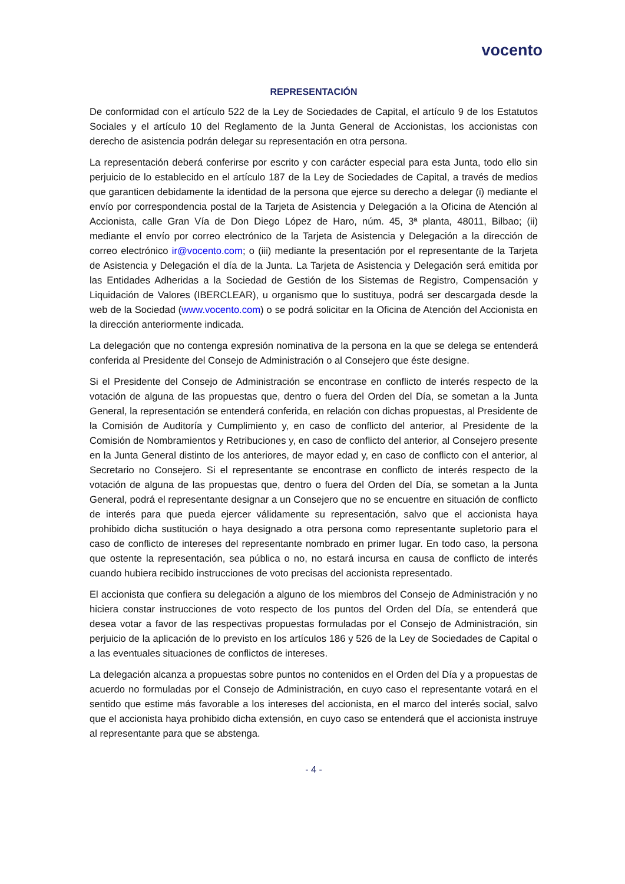vocento
REPRESENTACIÓN
De conformidad con el artículo 522 de la Ley de Sociedades de Capital, el artículo 9 de los Estatutos Sociales y el artículo 10 del Reglamento de la Junta General de Accionistas, los accionistas con derecho de asistencia podrán delegar su representación en otra persona.
La representación deberá conferirse por escrito y con carácter especial para esta Junta, todo ello sin perjuicio de lo establecido en el artículo 187 de la Ley de Sociedades de Capital, a través de medios que garanticen debidamente la identidad de la persona que ejerce su derecho a delegar (i) mediante el envío por correspondencia postal de la Tarjeta de Asistencia y Delegación a la Oficina de Atención al Accionista, calle Gran Vía de Don Diego López de Haro, núm. 45, 3ª planta, 48011, Bilbao; (ii) mediante el envío por correo electrónico de la Tarjeta de Asistencia y Delegación a la dirección de correo electrónico ir@vocento.com; o (iii) mediante la presentación por el representante de la Tarjeta de Asistencia y Delegación el día de la Junta. La Tarjeta de Asistencia y Delegación será emitida por las Entidades Adheridas a la Sociedad de Gestión de los Sistemas de Registro, Compensación y Liquidación de Valores (IBERCLEAR), u organismo que lo sustituya, podrá ser descargada desde la web de la Sociedad (www.vocento.com) o se podrá solicitar en la Oficina de Atención del Accionista en la dirección anteriormente indicada.
La delegación que no contenga expresión nominativa de la persona en la que se delega se entenderá conferida al Presidente del Consejo de Administración o al Consejero que éste designe.
Si el Presidente del Consejo de Administración se encontrase en conflicto de interés respecto de la votación de alguna de las propuestas que, dentro o fuera del Orden del Día, se sometan a la Junta General, la representación se entenderá conferida, en relación con dichas propuestas, al Presidente de la Comisión de Auditoría y Cumplimiento y, en caso de conflicto del anterior, al Presidente de la Comisión de Nombramientos y Retribuciones y, en caso de conflicto del anterior, al Consejero presente en la Junta General distinto de los anteriores, de mayor edad y, en caso de conflicto con el anterior, al Secretario no Consejero. Si el representante se encontrase en conflicto de interés respecto de la votación de alguna de las propuestas que, dentro o fuera del Orden del Día, se sometan a la Junta General, podrá el representante designar a un Consejero que no se encuentre en situación de conflicto de interés para que pueda ejercer válidamente su representación, salvo que el accionista haya prohibido dicha sustitución o haya designado a otra persona como representante supletorio para el caso de conflicto de intereses del representante nombrado en primer lugar. En todo caso, la persona que ostente la representación, sea pública o no, no estará incursa en causa de conflicto de interés cuando hubiera recibido instrucciones de voto precisas del accionista representado.
El accionista que confiera su delegación a alguno de los miembros del Consejo de Administración y no hiciera constar instrucciones de voto respecto de los puntos del Orden del Día, se entenderá que desea votar a favor de las respectivas propuestas formuladas por el Consejo de Administración, sin perjuicio de la aplicación de lo previsto en los artículos 186 y 526 de la Ley de Sociedades de Capital o a las eventuales situaciones de conflictos de intereses.
La delegación alcanza a propuestas sobre puntos no contenidos en el Orden del Día y a propuestas de acuerdo no formuladas por el Consejo de Administración, en cuyo caso el representante votará en el sentido que estime más favorable a los intereses del accionista, en el marco del interés social, salvo que el accionista haya prohibido dicha extensión, en cuyo caso se entenderá que el accionista instruye al representante para que se abstenga.
- 4 -